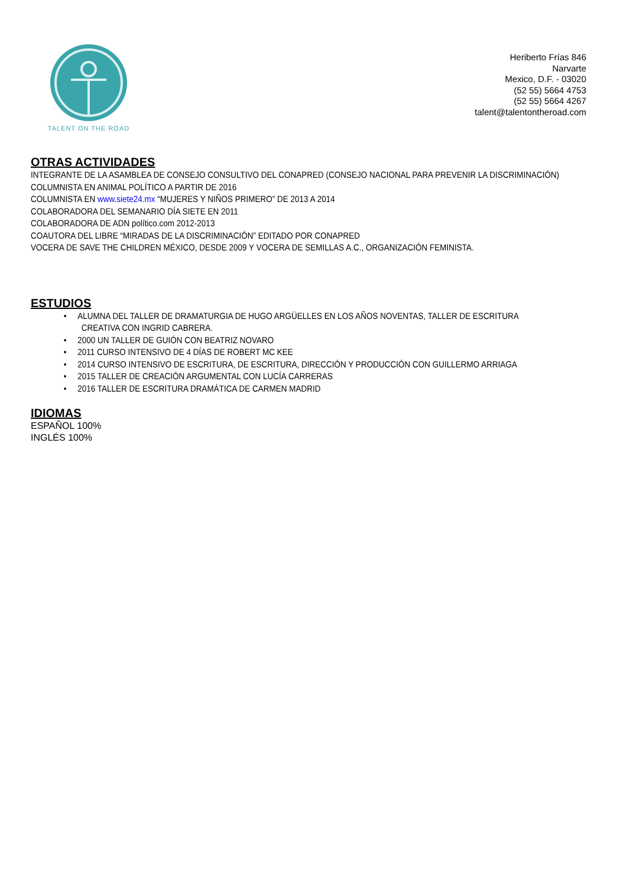TALENT ON THE ROAD
Heriberto Frías 846
Narvarte
Mexico, D.F. - 03020
(52 55) 5664 4753
(52 55) 5664 4267
talent@talentontheroad.com
OTRAS ACTIVIDADES
INTEGRANTE DE LA ASAMBLEA DE CONSEJO CONSULTIVO DEL CONAPRED (CONSEJO NACIONAL PARA PREVENIR LA DISCRIMINACIÓN)
COLUMNISTA EN ANIMAL POLÍTICO A PARTIR DE 2016
COLUMNISTA EN www.siete24.mx “MUJERES Y NIÑOS PRIMERO” DE 2013 A 2014
COLABORADORA DEL SEMANARIO DÍA SIETE EN 2011
COLABORADORA DE ADN político.com 2012-2013
COAUTORA DEL LIBRE “MIRADAS DE LA DISCRIMINACIÓN” EDITADO POR CONAPRED
VOCERA DE SAVE THE CHILDREN MÉXICO, DESDE 2009 Y VOCERA DE SEMILLAS A.C., ORGANIZACIÓN FEMINISTA.
ESTUDIOS
• ALUMNA DEL TALLER DE DRAMATURGIA DE HUGO ARGÜELLES EN LOS AÑOS NOVENTAS, TALLER DE ESCRITURA
CREATIVA CON INGRID CABRERA.
• 2000 UN TALLER DE GUIÓN CON BEATRIZ NOVARO
• 2011 CURSO INTENSIVO DE 4 DÍAS DE ROBERT MC KEE
• 2014 CURSO INTENSIVO DE ESCRITURA, DE ESCRITURA, DIRECCIÓN Y PRODUCCIÓN CON GUILLERMO ARRIAGA
• 2015 TALLER DE CREACIÓN ARGUMENTAL CON LUCÍA CARRERAS
• 2016 TALLER DE ESCRITURA DRAMÁTICA DE CARMEN MADRID
IDIOMAS
ESPAÑOL 100%
INGLÉS 100%